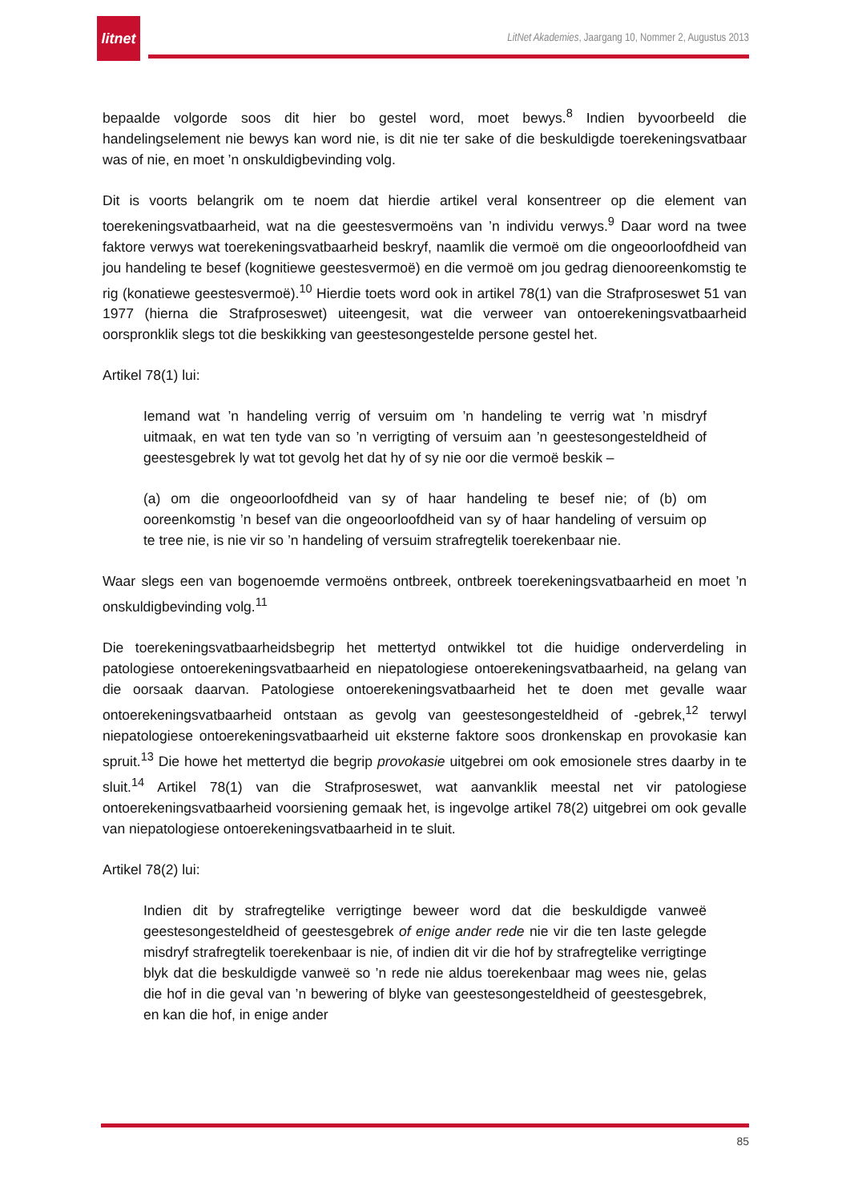litnet
LitNet Akademies, Jaargang 10, Nommer 2, Augustus 2013
bepaalde volgorde soos dit hier bo gestel word, moet bewys.<sup>8</sup> Indien byvoorbeeld die handelingselement nie bewys kan word nie, is dit nie ter sake of die beskuldigde toerekeningsvatbaar was of nie, en moet ’n onskuldigbevinding volg.
Dit is voorts belangrik om te noem dat hierdie artikel veral konsentreer op die element van toerekeningsvatbaarheid, wat na die geestesvermoëns van ’n individu verwys.<sup>9</sup> Daar word na twee faktore verwys wat toerekeningsvatbaarheid beskryf, naamlik die vermoë om die ongeoorloofdheid van jou handeling te besef (kognitiewe geestesvermoë) en die vermoë om jou gedrag dienooreenkomstig te rig (konatiewe geestesvermoë).<sup>10</sup> Hierdie toets word ook in artikel 78(1) van die Strafproseswet 51 van 1977 (hierna die Strafproseswet) uiteengesit, wat die verweer van ontoerekeningsvatbaarheid oorspronklik slegs tot die beskikking van geestesongestelde persone gestel het.
Artikel 78(1) lui:
Iemand wat ’n handeling verrig of versuim om ’n handeling te verrig wat ’n misdryf uitmaak, en wat ten tyde van so ’n verrigting of versuim aan ’n geestesongesteldheid of geestesgebrek ly wat tot gevolg het dat hy of sy nie oor die vermoë beskik –
(a) om die ongeoorloofdheid van sy of haar handeling te besef nie; of (b) om ooreenkomstig ’n besef van die ongeoorloofdheid van sy of haar handeling of versuim op te tree nie, is nie vir so ’n handeling of versuim strafregtelik toerekenbaar nie.
Waar slegs een van bogenoemde vermoëns ontbreek, ontbreek toerekeningsvatbaarheid en moet ’n onskuldigbevinding volg.<sup>11</sup>
Die toerekeningsvatbaarheidsbegrip het mettertyd ontwikkel tot die huidige onderverdeling in patologiese ontoerekeningsvatbaarheid en niepatologiese ontoerekeningsvatbaarheid, na gelang van die oorsaak daarvan. Patologiese ontoerekeningsvatbaarheid het te doen met gevalle waar ontoerekeningsvatbaarheid ontstaan as gevolg van geestesongesteldheid of -gebrek,<sup>12</sup> terwyl niepatologiese ontoerekeningsvatbaarheid uit eksterne faktore soos dronkenskap en provokasie kan spruit.<sup>13</sup> Die howe het mettertyd die begrip provokasie uitgebrei om ook emosionele stres daarby in te sluit.<sup>14</sup> Artikel 78(1) van die Strafproseswet, wat aanvanklik meestal net vir patologiese ontoerekeningsvatbaarheid voorsiening gemaak het, is ingevolge artikel 78(2) uitgebrei om ook gevalle van niepatologiese ontoerekeningsvatbaarheid in te sluit.
Artikel 78(2) lui:
Indien dit by strafregtelike verrigtinge beweer word dat die beskuldigde vanweë geestesongesteldheid of geestesgebrek of enige ander rede nie vir die ten laste gelegde misdryf strafregtelik toerekenbaar is nie, of indien dit vir die hof by strafregtelike verrigtinge blyk dat die beskuldigde vanweë so ’n rede nie aldus toerekenbaar mag wees nie, gelas die hof in die geval van ’n bewering of blyke van geestesongesteldheid of geestesgebrek, en kan die hof, in enige ander
85